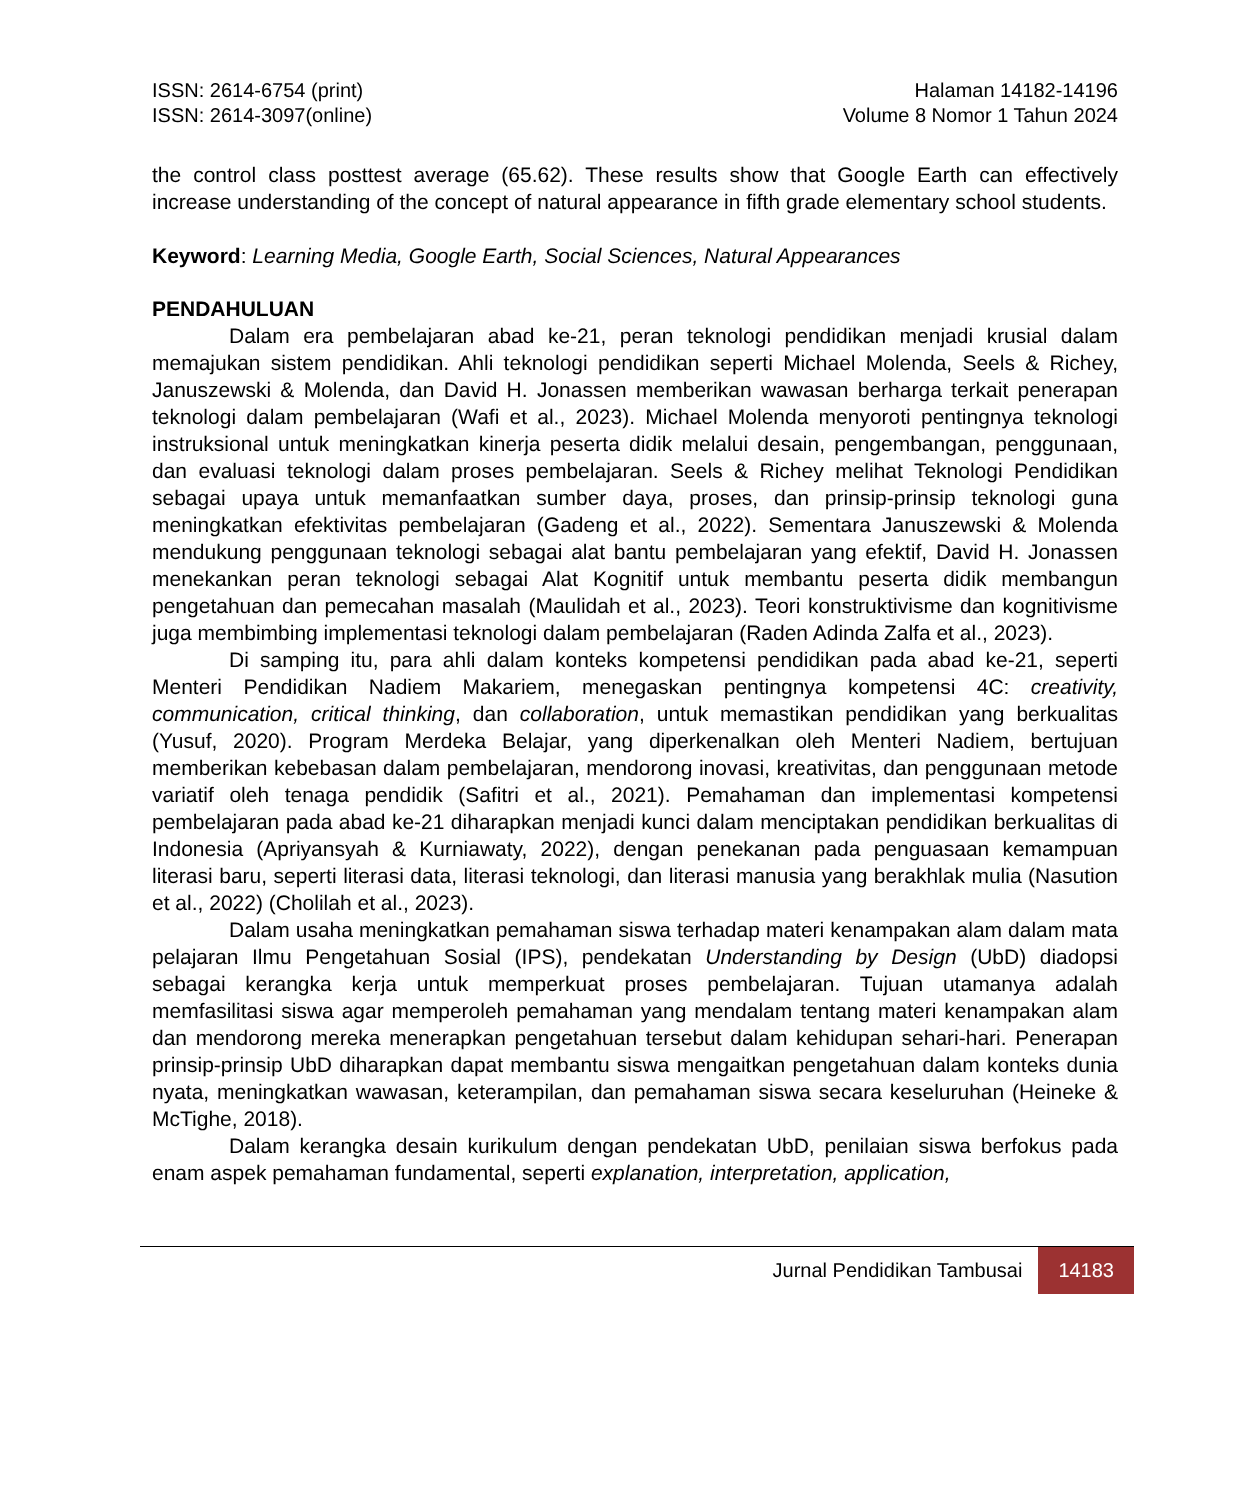ISSN: 2614-6754 (print)
ISSN: 2614-3097(online)
Halaman 14182-14196
Volume 8 Nomor 1 Tahun 2024
the control class posttest average (65.62). These results show that Google Earth can effectively increase understanding of the concept of natural appearance in fifth grade elementary school students.
Keyword: Learning Media, Google Earth, Social Sciences, Natural Appearances
PENDAHULUAN
Dalam era pembelajaran abad ke-21, peran teknologi pendidikan menjadi krusial dalam memajukan sistem pendidikan. Ahli teknologi pendidikan seperti Michael Molenda, Seels & Richey, Januszewski & Molenda, dan David H. Jonassen memberikan wawasan berharga terkait penerapan teknologi dalam pembelajaran (Wafi et al., 2023). Michael Molenda menyoroti pentingnya teknologi instruksional untuk meningkatkan kinerja peserta didik melalui desain, pengembangan, penggunaan, dan evaluasi teknologi dalam proses pembelajaran. Seels & Richey melihat Teknologi Pendidikan sebagai upaya untuk memanfaatkan sumber daya, proses, dan prinsip-prinsip teknologi guna meningkatkan efektivitas pembelajaran (Gadeng et al., 2022). Sementara Januszewski & Molenda mendukung penggunaan teknologi sebagai alat bantu pembelajaran yang efektif, David H. Jonassen menekankan peran teknologi sebagai Alat Kognitif untuk membantu peserta didik membangun pengetahuan dan pemecahan masalah (Maulidah et al., 2023). Teori konstruktivisme dan kognitivisme juga membimbing implementasi teknologi dalam pembelajaran (Raden Adinda Zalfa et al., 2023).
Di samping itu, para ahli dalam konteks kompetensi pendidikan pada abad ke-21, seperti Menteri Pendidikan Nadiem Makariem, menegaskan pentingnya kompetensi 4C: creativity, communication, critical thinking, dan collaboration, untuk memastikan pendidikan yang berkualitas (Yusuf, 2020). Program Merdeka Belajar, yang diperkenalkan oleh Menteri Nadiem, bertujuan memberikan kebebasan dalam pembelajaran, mendorong inovasi, kreativitas, dan penggunaan metode variatif oleh tenaga pendidik (Safitri et al., 2021). Pemahaman dan implementasi kompetensi pembelajaran pada abad ke-21 diharapkan menjadi kunci dalam menciptakan pendidikan berkualitas di Indonesia (Apriyansyah & Kurniawaty, 2022), dengan penekanan pada penguasaan kemampuan literasi baru, seperti literasi data, literasi teknologi, dan literasi manusia yang berakhlak mulia (Nasution et al., 2022) (Cholilah et al., 2023).
Dalam usaha meningkatkan pemahaman siswa terhadap materi kenampakan alam dalam mata pelajaran Ilmu Pengetahuan Sosial (IPS), pendekatan Understanding by Design (UbD) diadopsi sebagai kerangka kerja untuk memperkuat proses pembelajaran. Tujuan utamanya adalah memfasilitasi siswa agar memperoleh pemahaman yang mendalam tentang materi kenampakan alam dan mendorong mereka menerapkan pengetahuan tersebut dalam kehidupan sehari-hari. Penerapan prinsip-prinsip UbD diharapkan dapat membantu siswa mengaitkan pengetahuan dalam konteks dunia nyata, meningkatkan wawasan, keterampilan, dan pemahaman siswa secara keseluruhan (Heineke & McTighe, 2018).
Dalam kerangka desain kurikulum dengan pendekatan UbD, penilaian siswa berfokus pada enam aspek pemahaman fundamental, seperti explanation, interpretation, application,
Jurnal Pendidikan Tambusai 14183